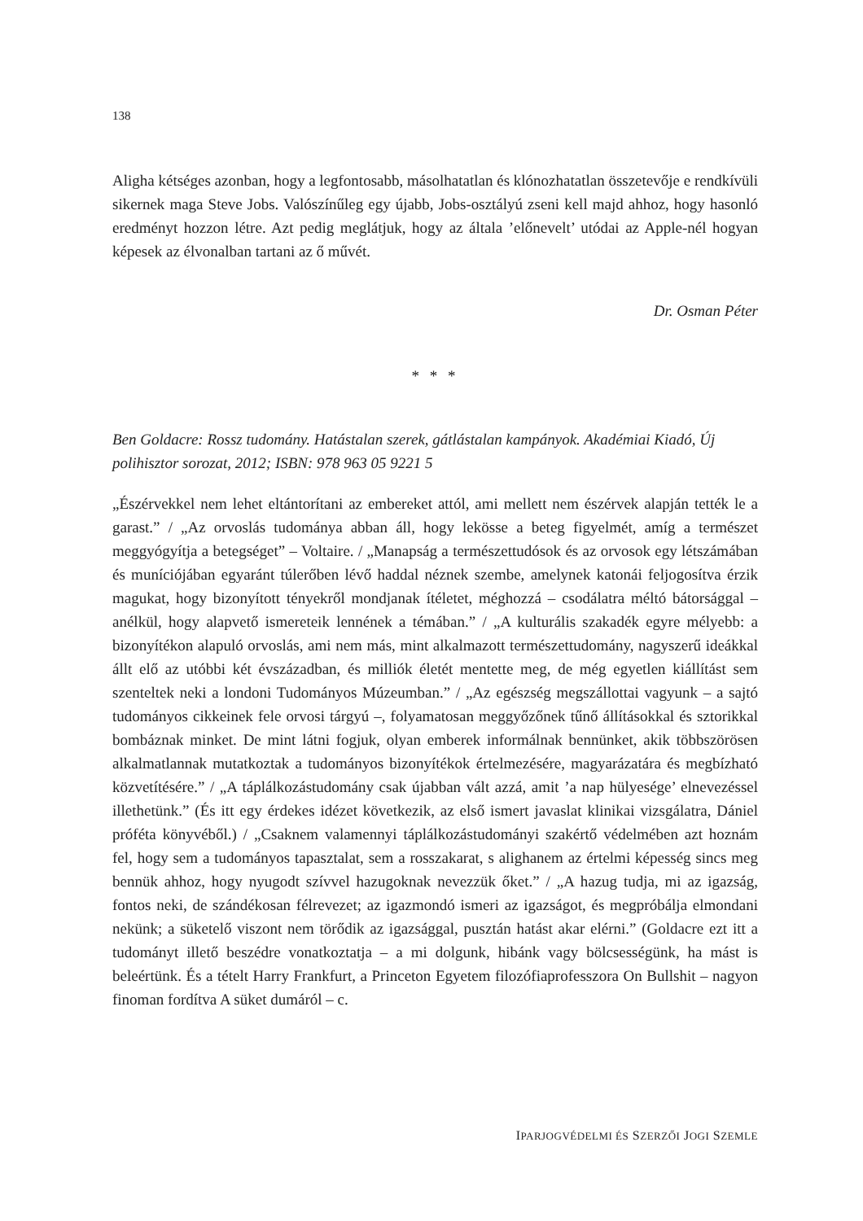138
Aligha kétséges azonban, hogy a legfontosabb, másolhatatlan és klónozhatatlan összetevője e rendkívüli sikernek maga Steve Jobs. Valószínűleg egy újabb, Jobs-osztályú zseni kell majd ahhoz, hogy hasonló eredményt hozzon létre. Azt pedig meglátjuk, hogy az általa ’előnevelt’ utódai az Apple-nél hogyan képesek az élvonalban tartani az ő művét.
Dr. Osman Péter
* * *
Ben Goldacre: Rossz tudomány. Hatástalan szerek, gátlástalan kampányok. Akadémiai Kiadó, Új polihisztor sorozat, 2012; ISBN: 978 963 05 9221 5
„Észérvekkel nem lehet eltántorítani az embereket attól, ami mellett nem észérvek alapján tették le a garast.” / „Az orvoslás tudománya abban áll, hogy lekösse a beteg figyelmét, amíg a természet meggyógyítja a betegséget” – Voltaire. / „Manapság a természettudósok és az orvosok egy létszámában és muníciójában egyaránt túlerőben lévő haddal néznek szembe, amelynek katonái feljogosítva érzik magukat, hogy bizonyított tényekről mondjanak ítéletet, méghozzá – csodálatra méltó bátorsággal – anélkül, hogy alapvető ismereteik lennének a témában.” / „A kulturális szakadék egyre mélyebb: a bizonyítékon alapuló orvoslás, ami nem más, mint alkalmazott természettudomány, nagyszerű ideákkal állt elő az utóbbi két évszázadban, és milliók életét mentette meg, de még egyetlen kiállítást sem szenteltek neki a londoni Tudományos Múzeumban.” / „Az egészség megszállottai vagyunk – a sajtó tudományos cikkeinek fele orvosi tárgyú –, folyamatosan meggyőzőnek tűnő állításokkal és sztorikkal bombáznak minket. De mint látni fogjuk, olyan emberek informálnak bennünket, akik többszörösen alkalmatlannak mutatkoztak a tudományos bizonyítékok értelmezésére, magyarázatára és megbízható közvetítésére.” / „A táplálkozástudomány csak újabban vált azzá, amit ’a nap hülyesége’ elnevezéssel illethetünk.” (És itt egy érdekes idézet következik, az első ismert javaslat klinikai vizsgálatra, Dániel próféta könyvéből.) / „Csaknem valamennyi táplálkozástudományi szakértő védelmében azt hoznám fel, hogy sem a tudományos tapasztalat, sem a rosszakarat, s alighanem az értelmi képesség sincs meg bennük ahhoz, hogy nyugodt szívvel hazugoknak nevezzük őket.” / „A hazug tudja, mi az igazság, fontos neki, de szándékosan félrevezet; az igazmondó ismeri az igazságot, és megpróbálja elmondani nekünk; a süketelő viszont nem törődik az igazsággal, pusztán hatást akar elérni.” (Goldacre ezt itt a tudományt illető beszédre vonatkoztatja – a mi dolgunk, hibánk vagy bölcsességünk, ha mást is beleértünk. És a tételt Harry Frankfurt, a Princeton Egyetem filozófiaprofesszora On Bullshit – nagyon finoman fordítva A süket dumáról – c.
IPARJOGVÉDELMI ÉS SZERZŐI JOGI SZEMLE